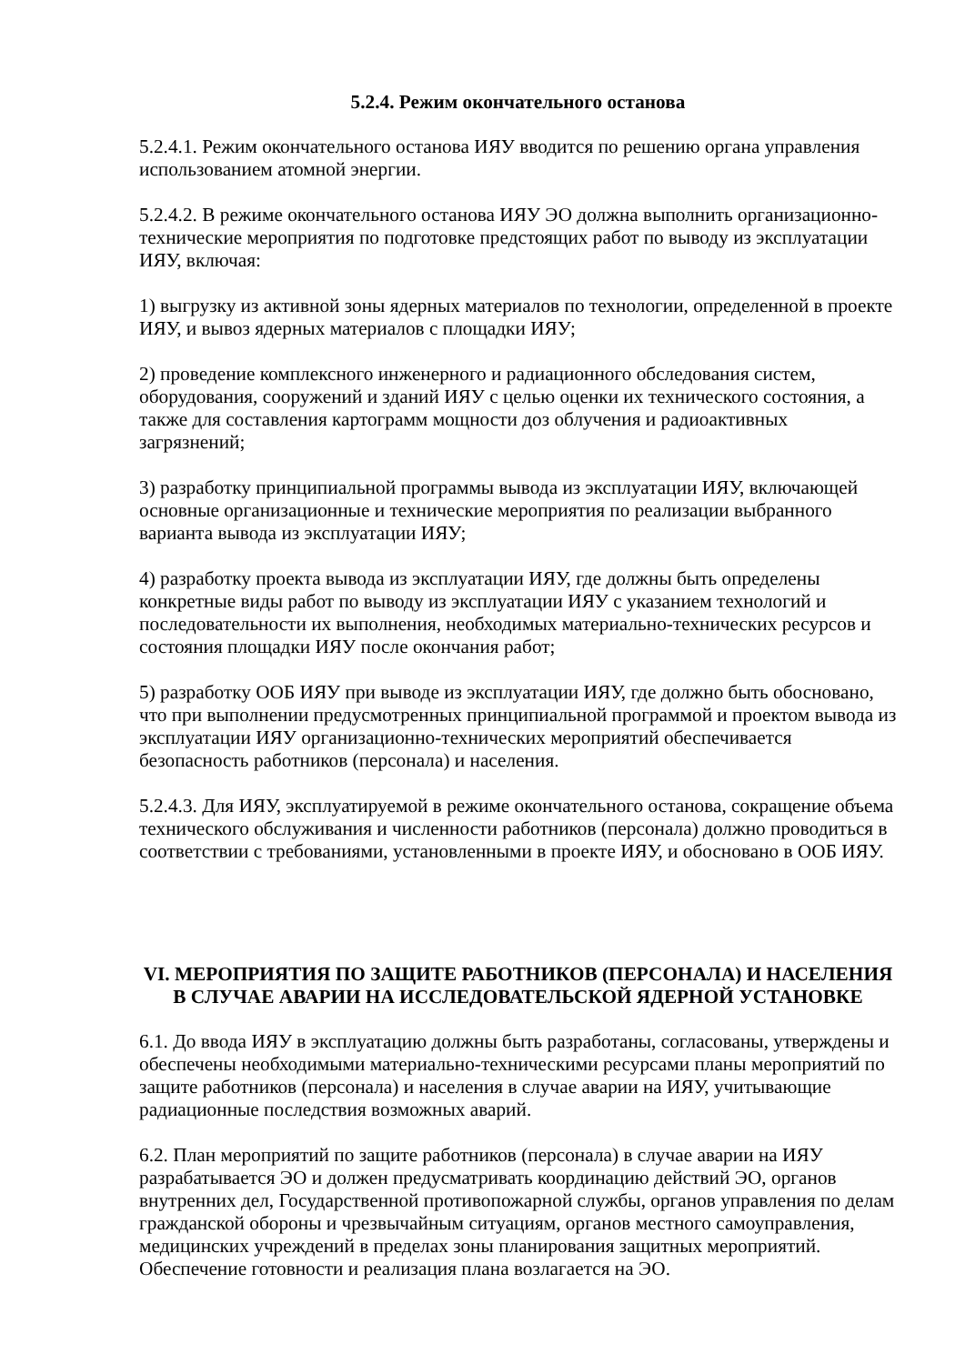5.2.4. Режим окончательного останова
5.2.4.1. Режим окончательного останова ИЯУ вводится по решению органа управления использованием атомной энергии.
5.2.4.2. В режиме окончательного останова ИЯУ ЭО должна выполнить организационно-технические мероприятия по подготовке предстоящих работ по выводу из эксплуатации ИЯУ, включая:
1) выгрузку из активной зоны ядерных материалов по технологии, определенной в проекте ИЯУ, и вывоз ядерных материалов с площадки ИЯУ;
2) проведение комплексного инженерного и радиационного обследования систем, оборудования, сооружений и зданий ИЯУ с целью оценки их технического состояния, а также для составления картограмм мощности доз облучения и радиоактивных загрязнений;
3) разработку принципиальной программы вывода из эксплуатации ИЯУ, включающей основные организационные и технические мероприятия по реализации выбранного варианта вывода из эксплуатации ИЯУ;
4) разработку проекта вывода из эксплуатации ИЯУ, где должны быть определены конкретные виды работ по выводу из эксплуатации ИЯУ с указанием технологий и последовательности их выполнения, необходимых материально-технических ресурсов и состояния площадки ИЯУ после окончания работ;
5) разработку ООБ ИЯУ при выводе из эксплуатации ИЯУ, где должно быть обосновано, что при выполнении предусмотренных принципиальной программой и проектом вывода из эксплуатации ИЯУ организационно-технических мероприятий обеспечивается безопасность работников (персонала) и населения.
5.2.4.3. Для ИЯУ, эксплуатируемой в режиме окончательного останова, сокращение объема технического обслуживания и численности работников (персонала) должно проводиться в соответствии с требованиями, установленными в проекте ИЯУ, и обосновано в ООБ ИЯУ.
VI. МЕРОПРИЯТИЯ ПО ЗАЩИТЕ РАБОТНИКОВ (ПЕРСОНАЛА) И НАСЕЛЕНИЯ В СЛУЧАЕ АВАРИИ НА ИССЛЕДОВАТЕЛЬСКОЙ ЯДЕРНОЙ УСТАНОВКЕ
6.1. До ввода ИЯУ в эксплуатацию должны быть разработаны, согласованы, утверждены и обеспечены необходимыми материально-техническими ресурсами планы мероприятий по защите работников (персонала) и населения в случае аварии на ИЯУ, учитывающие радиационные последствия возможных аварий.
6.2. План мероприятий по защите работников (персонала) в случае аварии на ИЯУ разрабатывается ЭО и должен предусматривать координацию действий ЭО, органов внутренних дел, Государственной противопожарной службы, органов управления по делам гражданской обороны и чрезвычайным ситуациям, органов местного самоуправления, медицинских учреждений в пределах зоны планирования защитных мероприятий. Обеспечение готовности и реализация плана возлагается на ЭО.